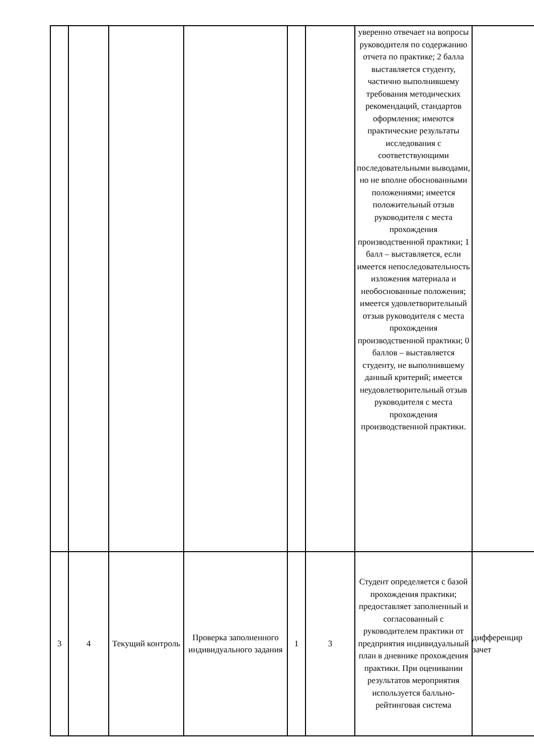| | | | | | | уверенно отвечает на вопросы руководителя по содержанию отчета по практике; 2 балла выставляется студенту, частично выполнившему требования методических рекомендаций, стандартов оформления; имеются практические результаты исследования с соответствующими последовательными выводами, но не вполне обоснованными положениями; имеется положительный отзыв руководителя с места прохождения производственной практики; 1 балл – выставляется, если имеется непоследовательность изложения материала и необоснованные положения; имеется удовлетворительный отзыв руководителя с места прохождения производственной практики; 0 баллов – выставляется студенту, не выполнившему данный критерий; имеется неудовлетворительный отзыв руководителя с места прохождения производственной практики. | |
| 3 | 4 | Текущий контроль | Проверка заполненного индивидуального задания | 1 | 3 | Студент определяется с базой прохождения практики; предоставляет заполненный и согласованный с руководителем практики от предприятия индивидуальный план в дневнике прохождения практики. При оценивании результатов мероприятия используется балльно-рейтинговая система | дифференцир зачет |